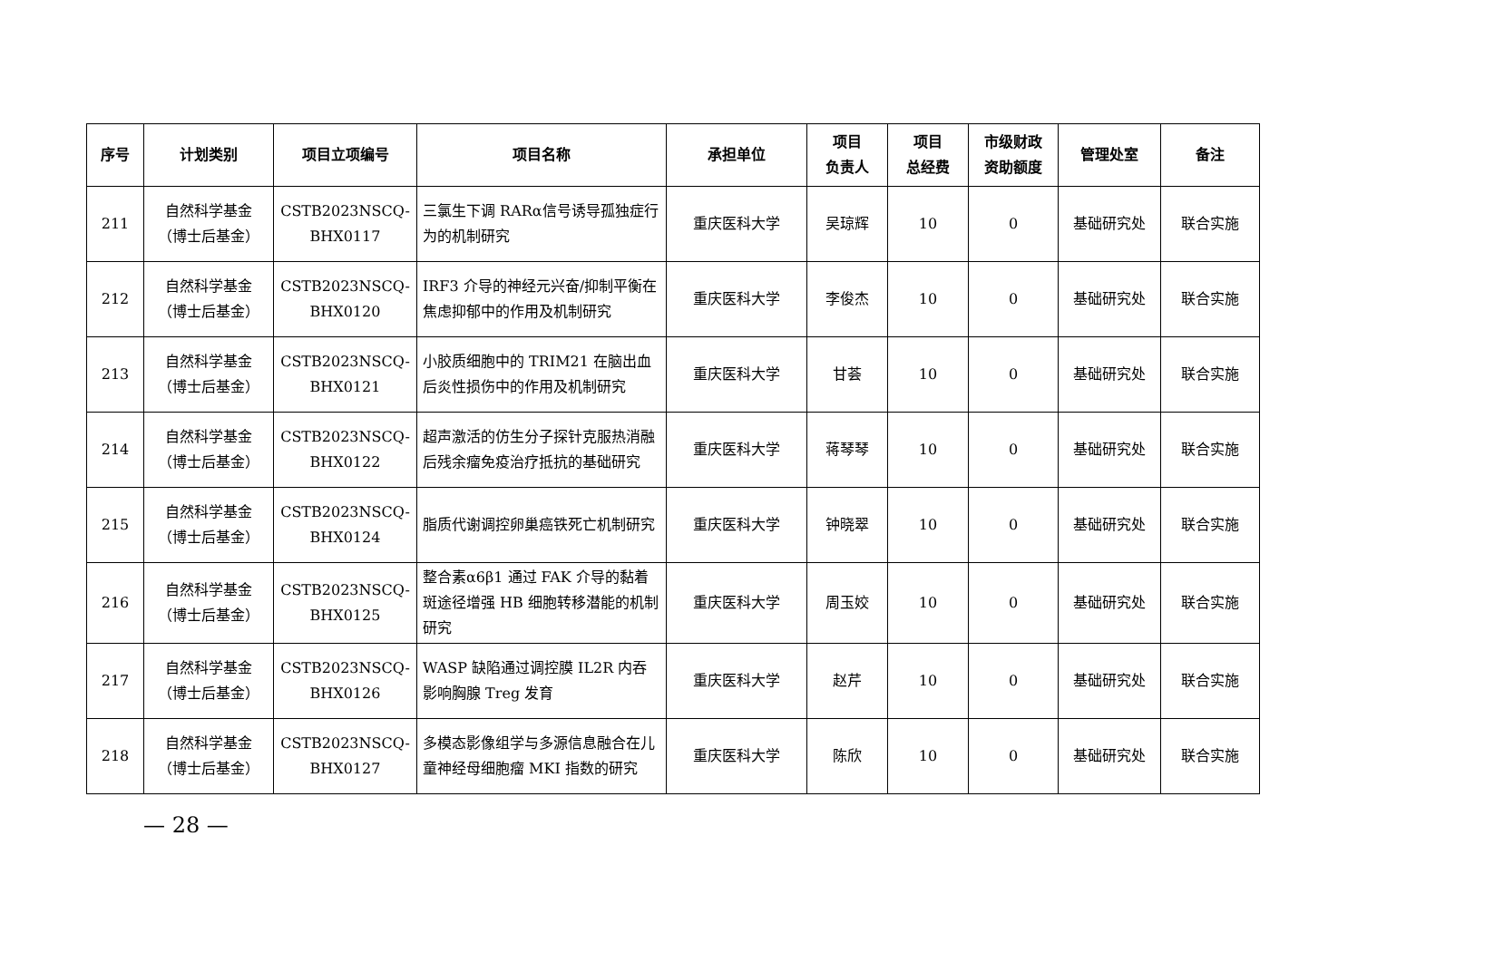| 序号 | 计划类别 | 项目立项编号 | 项目名称 | 承担单位 | 项目 负责人 | 项目 总经费 | 市级财政 资助额度 | 管理处室 | 备注 |
| --- | --- | --- | --- | --- | --- | --- | --- | --- | --- |
| 211 | 自然科学基金 （博士后基金） | CSTB2023NSCQ- BHX0117 | 三氯生下调 RARα信号诱导孤独症行为的机制研究 | 重庆医科大学 | 吴琼辉 | 10 | 0 | 基础研究处 | 联合实施 |
| 212 | 自然科学基金 （博士后基金） | CSTB2023NSCQ- BHX0120 | IRF3 介导的神经元兴奋/抑制平衡在焦虑抑郁中的作用及机制研究 | 重庆医科大学 | 李俊杰 | 10 | 0 | 基础研究处 | 联合实施 |
| 213 | 自然科学基金 （博士后基金） | CSTB2023NSCQ- BHX0121 | 小胶质细胞中的 TRIM21 在脑出血后炎性损伤中的作用及机制研究 | 重庆医科大学 | 甘荟 | 10 | 0 | 基础研究处 | 联合实施 |
| 214 | 自然科学基金 （博士后基金） | CSTB2023NSCQ- BHX0122 | 超声激活的仿生分子探针克服热消融后残余瘤免疫治疗抵抗的基础研究 | 重庆医科大学 | 蒋琴琴 | 10 | 0 | 基础研究处 | 联合实施 |
| 215 | 自然科学基金 （博士后基金） | CSTB2023NSCQ- BHX0124 | 脂质代谢调控卵巢癌铁死亡机制研究 | 重庆医科大学 | 钟晓翠 | 10 | 0 | 基础研究处 | 联合实施 |
| 216 | 自然科学基金 （博士后基金） | CSTB2023NSCQ- BHX0125 | 整合素α6β1 通过 FAK 介导的黏着斑途径增强 HB 细胞转移潜能的机制研究 | 重庆医科大学 | 周玉姣 | 10 | 0 | 基础研究处 | 联合实施 |
| 217 | 自然科学基金 （博士后基金） | CSTB2023NSCQ- BHX0126 | WASP 缺陷通过调控膜 IL2R 内吞影响胸腺 Treg 发育 | 重庆医科大学 | 赵芹 | 10 | 0 | 基础研究处 | 联合实施 |
| 218 | 自然科学基金 （博士后基金） | CSTB2023NSCQ- BHX0127 | 多模态影像组学与多源信息融合在儿童神经母细胞瘤 MKI 指数的研究 | 重庆医科大学 | 陈欣 | 10 | 0 | 基础研究处 | 联合实施 |
— 28 —